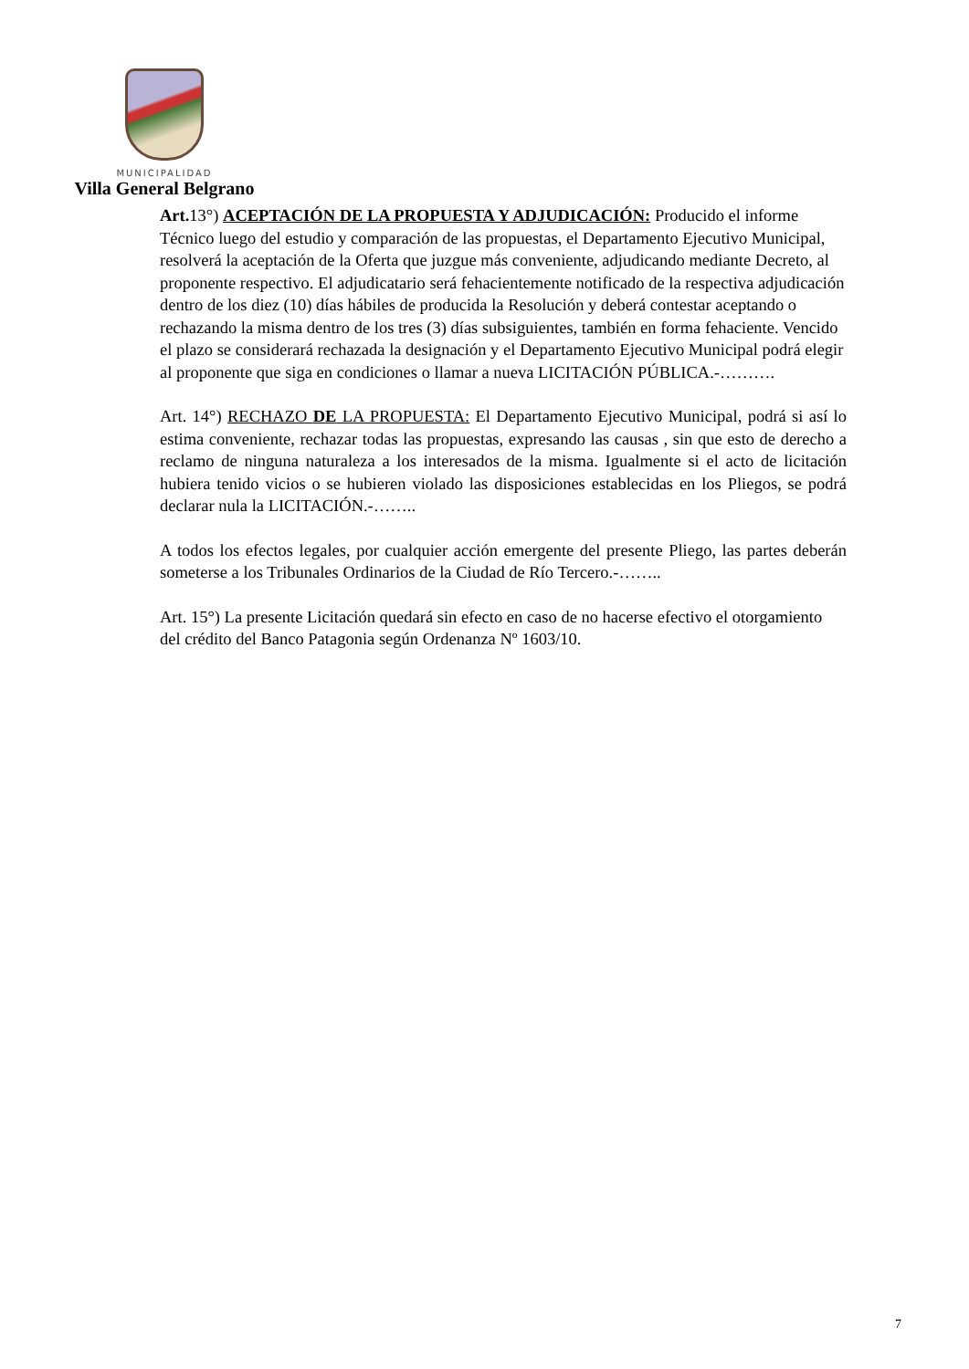MUNICIPALIDAD
Villa General Belgrano
Art. 13°) ACEPTACIÓN DE LA PROPUESTA Y ADJUDICACIÓN: Producido el informe Técnico luego del estudio y comparación de las propuestas, el Departamento Ejecutivo Municipal, resolverá la aceptación de la Oferta que juzgue más conveniente, adjudicando mediante Decreto, al proponente respectivo. El adjudicatario será fehacientemente notificado de la respectiva adjudicación dentro de los diez (10) días hábiles de producida la Resolución y deberá contestar aceptando o rechazando la misma dentro de los tres (3) días subsiguientes, también en forma fehaciente. Vencido el plazo se considerará rechazada la designación y el Departamento Ejecutivo Municipal podrá elegir al proponente que siga en condiciones o llamar a nueva LICITACIÓN PÚBLICA.-……….
Art. 14°) RECHAZO DE LA PROPUESTA: El Departamento Ejecutivo Municipal, podrá si así lo estima conveniente, rechazar todas las propuestas, expresando las causas , sin que esto de derecho a reclamo de ninguna naturaleza a los interesados de la misma. Igualmente si el acto de licitación hubiera tenido vicios o se hubieren violado las disposiciones establecidas en los Pliegos, se podrá declarar nula la LICITACIÓN.-……..
A todos los efectos legales, por cualquier acción emergente del presente Pliego, las partes deberán someterse a los Tribunales Ordinarios de la Ciudad de Río Tercero.-……..
Art. 15°) La presente Licitación quedará sin efecto en caso de no hacerse efectivo el otorgamiento del crédito del Banco Patagonia según Ordenanza Nº 1603/10.
7